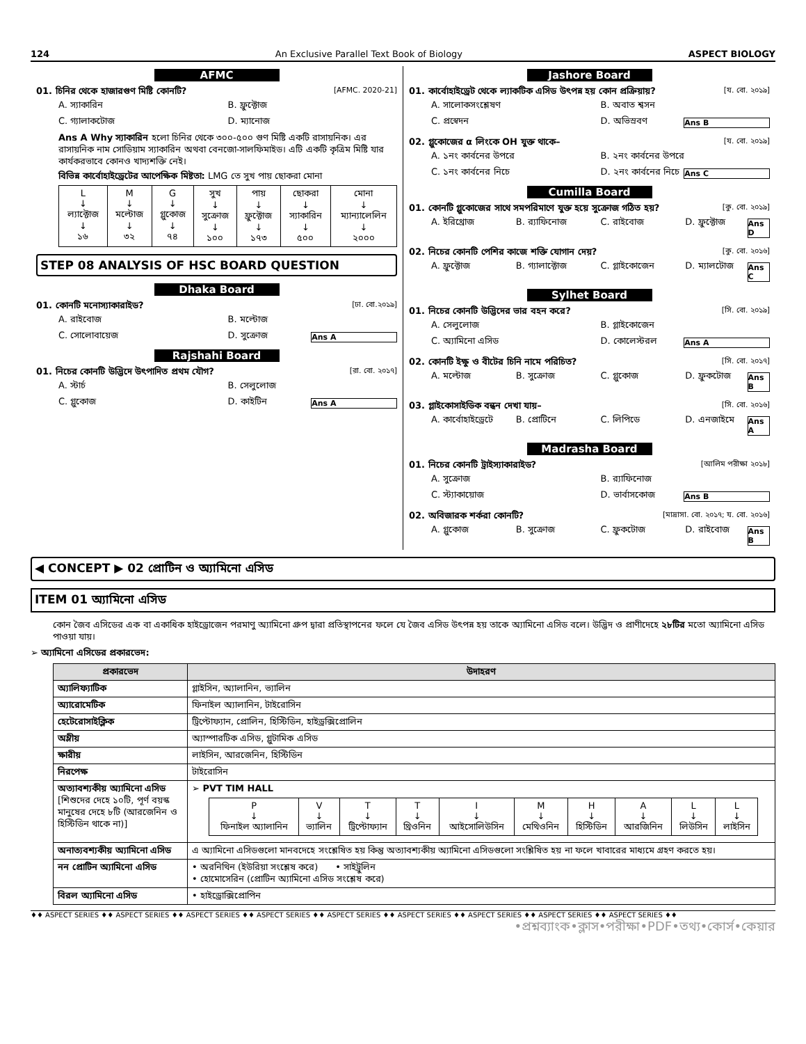124 An Exclusive Parallel Text Book of Biology ASPECT BIOLOGY
AFMC
01. চিনির থেকে হাজারগুণ মিষ্টি কোনটি? [AFMC. 2020-21]
A. স্যাকারিন B. ফ্রুক্টোজ C. গ্যালাকটোজ D. ম্যানোজ
Ans A Why স্যাকারিন হলো চিনির থেকে ৩০০-৫০০ গুণ মিষ্টি একটি রাসায়নিক। এর রাসায়নিক নাম সোডিয়াম স্যাকারিন অথবা বেনজো-সালফিমাইড। এটি একটি কৃত্রিম মিষ্টি যার কার্যকরভাবে কোনও খাদ্যশক্তি নেই।
বিভিন্ন কার্বোহাইড্রেটের আপেক্ষিক মিষ্টতা: LMG তে সুখ পায় ছোকরা মোনা
| L ↓ ল্যাক্টোজ ↓ ১৬ | M ↓ মল্টোজ ↓ ৩২ | G ↓ গ্লুকোজ ↓ ৭৪ | সুখ ↓ সুক্রোজ ↓ ১০০ | পায় ↓ ফ্রুক্টোজ ↓ ১৭৩ | ছোকরা ↓ স্যাকারিন ↓ ৫০০ | মোনা ↓ ম্যান্যালেলিন ↓ ২০০০ |
STEP 08 ANALYSIS OF HSC BOARD QUESTION
Dhaka Board
01. কোনটি মনোস্যাকারাইড? [ঢা. বো.২০১৯]
A. রাইবোজ B. মল্টোজ C. সোলোবায়েজ D. সুক্রোজ Ans A
Rajshahi Board
01. নিচের কোনটি উদ্ভিদে উৎপাদিত প্রথম যৌগ? [রা. বো. ২০১৭]
A. স্টার্চ B. সেলুলোজ C. গ্লুকোজ D. কাইটিন Ans A
Jashore Board
01. কার্বোহাইড্রেট থেকে ল্যাকটিক এসিড উৎপন্ন হয় কোন প্রক্রিয়ায়? [য. বো. ২০১৯]
A. সালোকসংশ্লেষণ B. অবাত শ্বসন C. প্রস্বেদন D. অভিস্রবণ Ans B
02. গ্লুকোজের α লিংকে OH যুক্ত থাকে– [য. বো. ২০১৯]
A. ১নং কার্বনের উপরে B. ২নং কার্বনের উপরে C. ১নং কার্বনের নিচে D. ২নং কার্বনের নিচে Ans C
Cumilla Board
01. কোনটি গ্লুকোজের সাথে সমপরিমাণে যুক্ত হয়ে সুক্রোজ গঠিত হয়? [কু. বো. ২০১৯]
A. ইরিথ্রোজ B. র‍্যাফিনোজ C. রাইবোজ D. ফ্রুক্টোজ Ans D
02. নিচের কোনটি পেশির কাজে শক্তি যোগান দেয়? [কু. বো. ২০১৬]
A. ফ্রুক্টোজ B. গ্যালাক্টোজ C. গ্লাইকোজেন D. ম্যালটোজ Ans C
Sylhet Board
01. নিচের কোনটি উদ্ভিদের ভার বহন করে? [সি. বো. ২০১৯]
A. সেলুলোজ B. গ্লাইকোজেন C. অ্যামিনো এসিড D. কোলেস্টরল Ans A
02. কোনটি ইক্ষু ও বীটের চিনি নামে পরিচিত? [সি. বো. ২০১৭]
A. মল্টোজ B. সুক্রোজ C. গ্লুকোজ D. ফ্রুকটোজ Ans B
03. গ্লাইকোসাইডিক বন্ধন দেখা যায়– [সি. বো. ২০১৬]
A. কার্বোহাইড্রেটে B. প্রোটিনে C. লিপিডে D. এনজাইমে Ans A
Madrasha Board
01. নিচের কোনটি ট্রাইস্যাকারাইড? [আলিম পরীক্ষা ২০১৮]
A. সুক্রোজ B. র‍্যাফিনোজ C. স্ট্যাকায়োজ D. ভার্বাসকোজ Ans B
02. অবিজারক শর্করা কোনটি? [মাদ্রাসা. বো. ২০১৭; য. বো. ২০১৬]
A. গ্লুকোজ B. সুক্রোজ C. ফ্রুকটোজ D. রাইবোজ Ans B
◀ CONCEPT ▶ 02 প্রোটিন ও অ্যামিনো এসিড
ITEM 01 অ্যামিনো এসিড
কোন জৈব এসিডের এক বা একাধিক হাইড্রোজেন পরমাণু অ্যামিনো গ্রুপ দ্বারা প্রতিস্থাপনের ফলে যে জৈব এসিড উৎপন্ন হয় তাকে অ্যামিনো এসিড বলে। উদ্ভিদ ও প্রাণীদেহে ২৮টির মতো অ্যামিনো এসিড পাওয়া যায়।
➢ অ্যামিনো এসিডের প্রকারভেদ:
| প্রকারভেদ | উদাহরণ |
| --- | --- |
| অ্যালিফ্যাটিক | গ্লাইসিন, অ্যালানিন, ভ্যালিন |
| অ্যারোমেটিক | ফিনাইল অ্যালানিন, টাইরোসিন |
| হেটেরোসাইক্লিক | ট্রিপ্টোফ্যান, প্রোলিন, হিস্টিডিন, হাইড্রক্সিপ্রোলিন |
| অম্লীয় | অ্যাস্পারটিক এসিড, গ্লুটামিক এসিড |
| ক্ষারীয় | লাইসিন, আরজেনিন, হিস্টিডিন |
| নিরপেক্ষ | টাইরোসিন |
| অত্যাবশ্যকীয় অ্যামিনো এসিড [শিশুদের দেহে ১০টি, পূর্ণ বয়স্ক মানুষের দেহে ৮টি (আরজেনিন ও হিস্টিডিন থাকে না)] | ➢ PVT TIM HALL / P ↓ ফিনাইল অ্যালানিন / V ↓ ভ্যালিন / T ↓ ট্রিপ্টোফ্যান / T ↓ থ্রিওনিন / I ↓ আইসোলিউসিন / M ↓ মেথিওনিন / H ↓ হিস্টিডিন / A ↓ আরজিনিন / L ↓ লিউসিন / L ↓ লাইসিন / |
| অনাত্যবশ্যকীয় অ্যামিনো এসিড | এ অ্যামিনো এসিডগুলো মানবদেহে সংশ্লেষিত হয় কিন্তু অত্যাবশ্যকীয় অ্যামিনো এসিডগুলো সংশ্লিষিত হয় না ফলে খাবারের মাধ্যমে গ্রহণ করতে হয়। |
| নন প্রোটিন অ্যামিনো এসিড | • অরনিথিন (ইউরিয়া সংশ্লেষ করে) • সাইট্রুলিন • হোমোসেরিন (প্রোটিন অ্যামিনো এসিড সংশ্লেষ করে) |
| বিরল অ্যামিনো এসিড | • হাইড্রোক্সিপ্রোপিন |
♦♦ ASPECT SERIES ♦♦ ASPECT SERIES ♦♦ ASPECT SERIES ♦♦ ASPECT SERIES ♦♦ ASPECT SERIES ♦♦ ASPECT SERIES ♦♦ ASPECT SERIES ♦♦ ASPECT SERIES ♦♦ ASPECT SERIES ♦♦
•প্রশ্নব্যাংক•ক্লাস•পরীক্ষা•PDF•তথ্য•কোর্স•কেয়ার